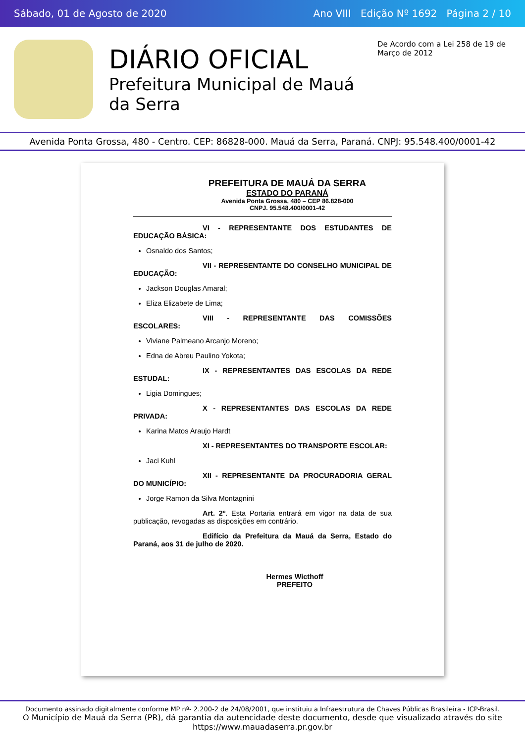Sábado, 01 de Agosto de 2020 Ano VIII Edição Nº 1692 Página 2 / 10
DIÁRIO OFICIAL
Prefeitura Municipal de Mauá da Serra
De Acordo com a Lei 258 de 19 de Março de 2012
Avenida Ponta Grossa, 480 - Centro. CEP: 86828-000. Mauá da Serra, Paraná. CNPJ: 95.548.400/0001-42
PREFEITURA DE MAUÁ DA SERRA
ESTADO DO PARANÁ
Avenida Ponta Grossa, 480 – CEP 86.828-000
CNPJ. 95.548.400/0001-42
VI - REPRESENTANTE DOS ESTUDANTES DE EDUCAÇÃO BÁSICA:
Osnaldo dos Santos;
VII - REPRESENTANTE DO CONSELHO MUNICIPAL DE EDUCAÇÃO:
Jackson Douglas Amaral;
Eliza Elizabete de Lima;
VIII - REPRESENTANTE DAS COMISSÕES ESCOLARES:
Viviane Palmeano Arcanjo Moreno;
Edna de Abreu Paulino Yokota;
IX - REPRESENTANTES DAS ESCOLAS DA REDE ESTUDAL:
Ligia Domingues;
X - REPRESENTANTES DAS ESCOLAS DA REDE PRIVADA:
Karina Matos Araujo Hardt
XI - REPRESENTANTES DO TRANSPORTE ESCOLAR:
Jaci Kuhl
XII - REPRESENTANTE DA PROCURADORIA GERAL DO MUNICÍPIO:
Jorge Ramon da Silva Montagnini
Art. 2º. Esta Portaria entrará em vigor na data de sua publicação, revogadas as disposições em contrário.
Edifício da Prefeitura da Mauá da Serra, Estado do Paraná, aos 31 de julho de 2020.
Hermes Wicthoff
PREFEITO
Documento assinado digitalmente conforme MP nº- 2.200-2 de 24/08/2001, que instituiu a Infraestrutura de Chaves Públicas Brasileira - ICP-Brasil.
O Município de Mauá da Serra (PR), dá garantia da autencidade deste documento, desde que visualizado através do site https://www.mauadaserra.pr.gov.br